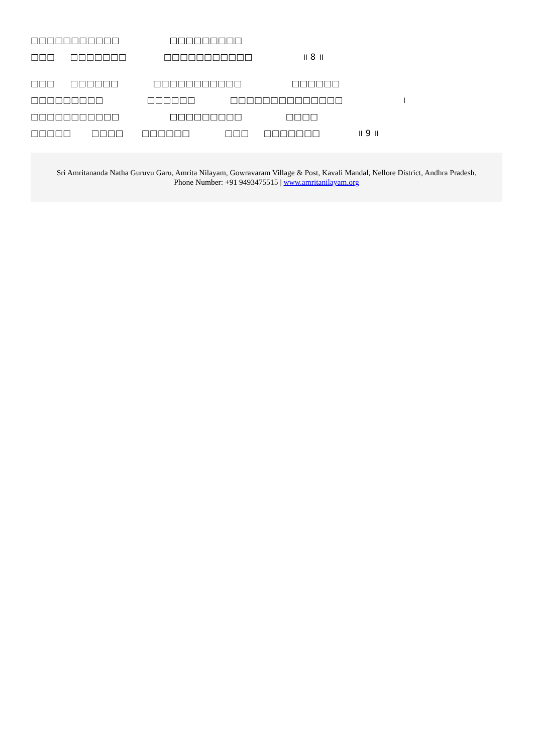□□□□□□□□□□□ □□□□□□□□□
□□□ □□□□□□□ □□□□□□□□□□□ ॥ 8 ॥
□□□ □□□□□□ □□□□□□□□□□□ □□□□□□
□□□□□□□□□ □□□□□□ □□□□□□□□□□□□□□ ।
□□□□□□□□□□□ □□□□□□□□□ □□□□
□□□□□ □□□□ □□□□□□ □□□ □□□□□□□ ॥ 9 ॥
Sri Amritananda Natha Guruvu Garu, Amrita Nilayam, Gowravaram Village & Post, Kavali Mandal, Nellore District, Andhra Pradesh.
Phone Number: +91 9493475515 | www.amritanilayam.org